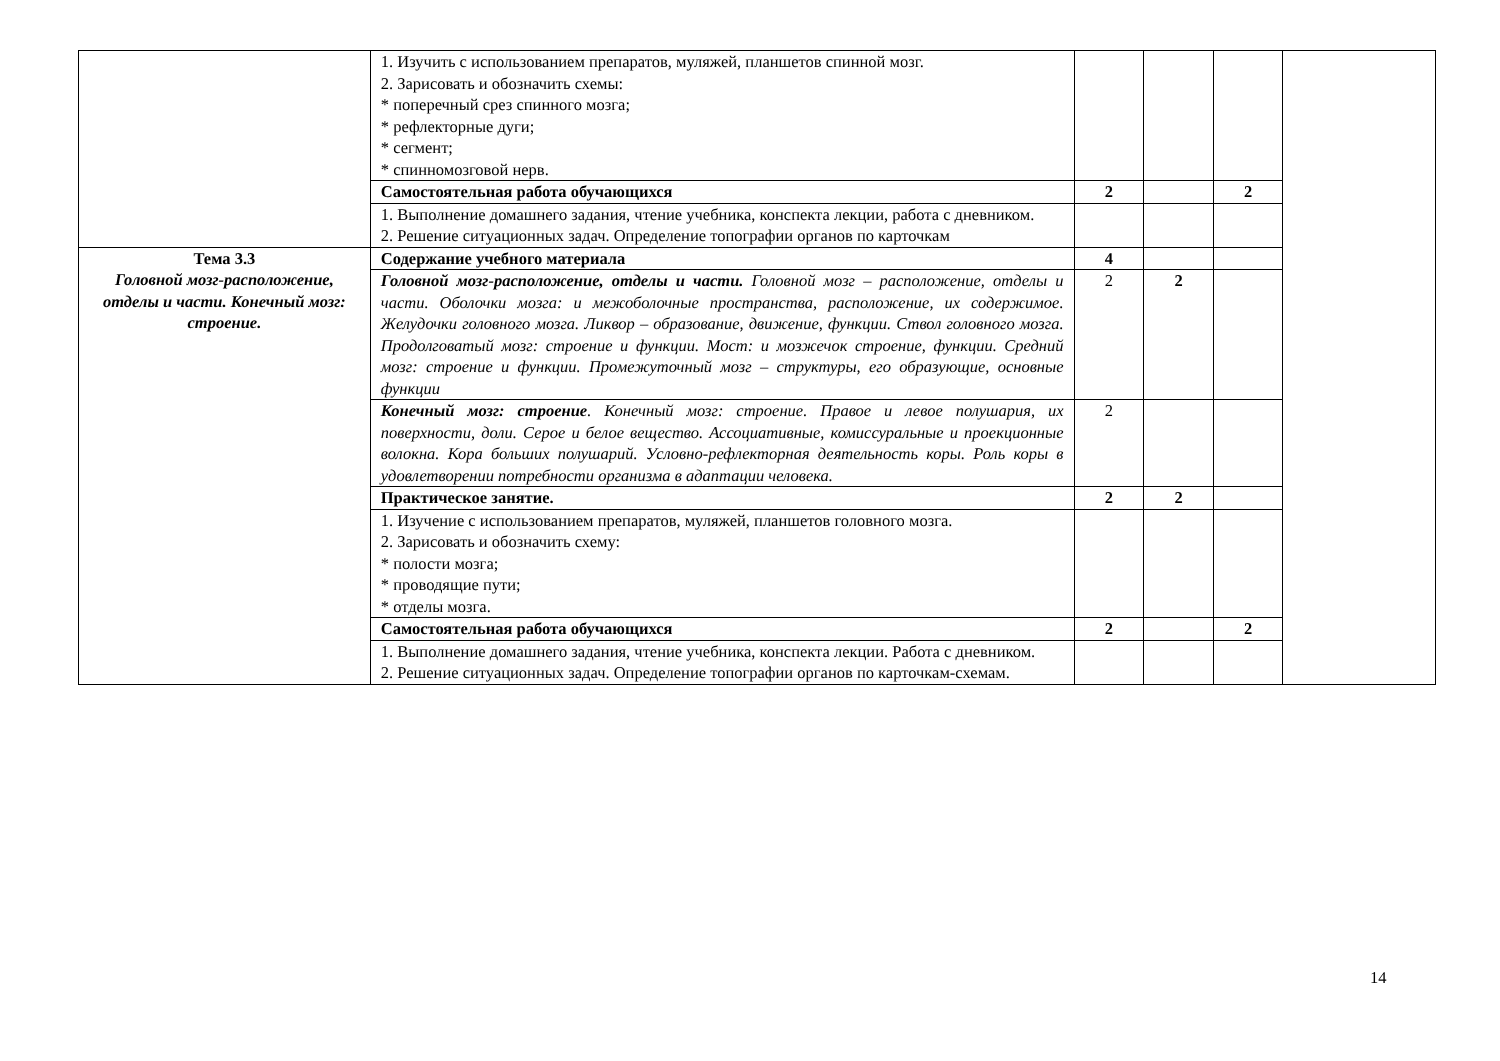| | 1. Изучить с использованием препаратов, муляжей, планшетов спинной мозг. 2. Зарисовать и обозначить схемы: * поперечный срез спинного мозга; * рефлекторные дуги; * сегмент; * спинномозговой нерв. | | | | |
| | Самостоятельная работа обучающихся | 2 | | 2 | |
| | 1. Выполнение домашнего задания, чтение учебника, конспекта лекции, работа с дневником. 2. Решение ситуационных задач. Определение топографии органов по карточкам | | | | |
| Тема 3.3 Головной мозг-расположение, отделы и части. Конечный мозг: строение. | Содержание учебного материала | 4 | | | |
| | Головной мозг-расположение, отделы и части. Головной мозг – расположение, отделы и части. Оболочки мозга: и межоболочные пространства, расположение, их содержимое. Желудочки головного мозга. Ликвор – образование, движение, функции. Ствол головного мозга. Продолговатый мозг: строение и функции. Мост: и мозжечок строение, функции. Средний мозг: строение и функции. Промежуточный мозг – структуры, его образующие, основные функции | 2 | 2 | | |
| | Конечный мозг: строение . Конечный мозг: строение. Правое и левое полушария, их поверхности, доли. Серое и белое вещество. Ассоциативные, комиссуральные и проекционные волокна. Кора больших полушарий. Условно-рефлекторная деятельность коры. Роль коры в удовлетворении потребности организма в адаптации человека. | 2 | | | |
| | Практическое занятие. | 2 | 2 | | |
| | 1. Изучение с использованием препаратов, муляжей, планшетов головного мозга. 2. Зарисовать и обозначить схему: * полости мозга; * проводящие пути; * отделы мозга. | | | | |
| | Самостоятельная работа обучающихся | 2 | | 2 | |
| | 1. Выполнение домашнего задания, чтение учебника, конспекта лекции. Работа с дневником. 2. Решение ситуационных задач. Определение топографии органов по карточкам-схемам. | | | | |
14